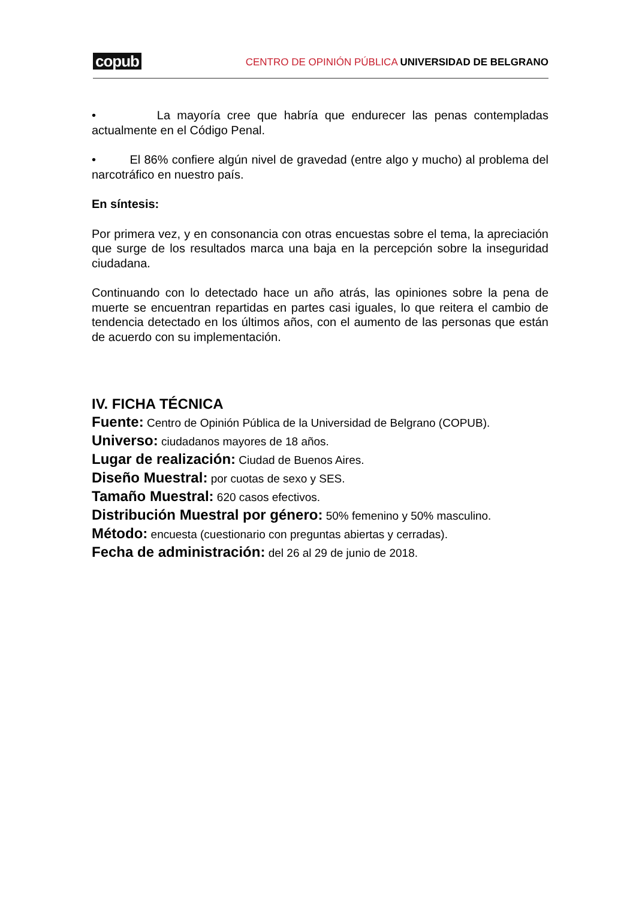copub CENTRO DE OPINIÓN PÚBLICA UNIVERSIDAD DE BELGRANO
• La mayoría cree que habría que endurecer las penas contempladas actualmente en el Código Penal.
• El 86% confiere algún nivel de gravedad (entre algo y mucho) al problema del narcotráfico en nuestro país.
En síntesis:
Por primera vez, y en consonancia con otras encuestas sobre el tema, la apreciación que surge de los resultados marca una baja en la percepción sobre la inseguridad ciudadana.
Continuando con lo detectado hace un año atrás, las opiniones sobre la pena de muerte se encuentran repartidas en partes casi iguales, lo que reitera el cambio de tendencia detectado en los últimos años, con el aumento de las personas que están de acuerdo con su implementación.
IV. FICHA TÉCNICA
Fuente: Centro de Opinión Pública de la Universidad de Belgrano (COPUB).
Universo: ciudadanos mayores de 18 años.
Lugar de realización: Ciudad de Buenos Aires.
Diseño Muestral: por cuotas de sexo y SES.
Tamaño Muestral: 620 casos efectivos.
Distribución Muestral por género: 50% femenino y 50% masculino.
Método: encuesta (cuestionario con preguntas abiertas y cerradas).
Fecha de administración: del 26 al 29 de junio de 2018.